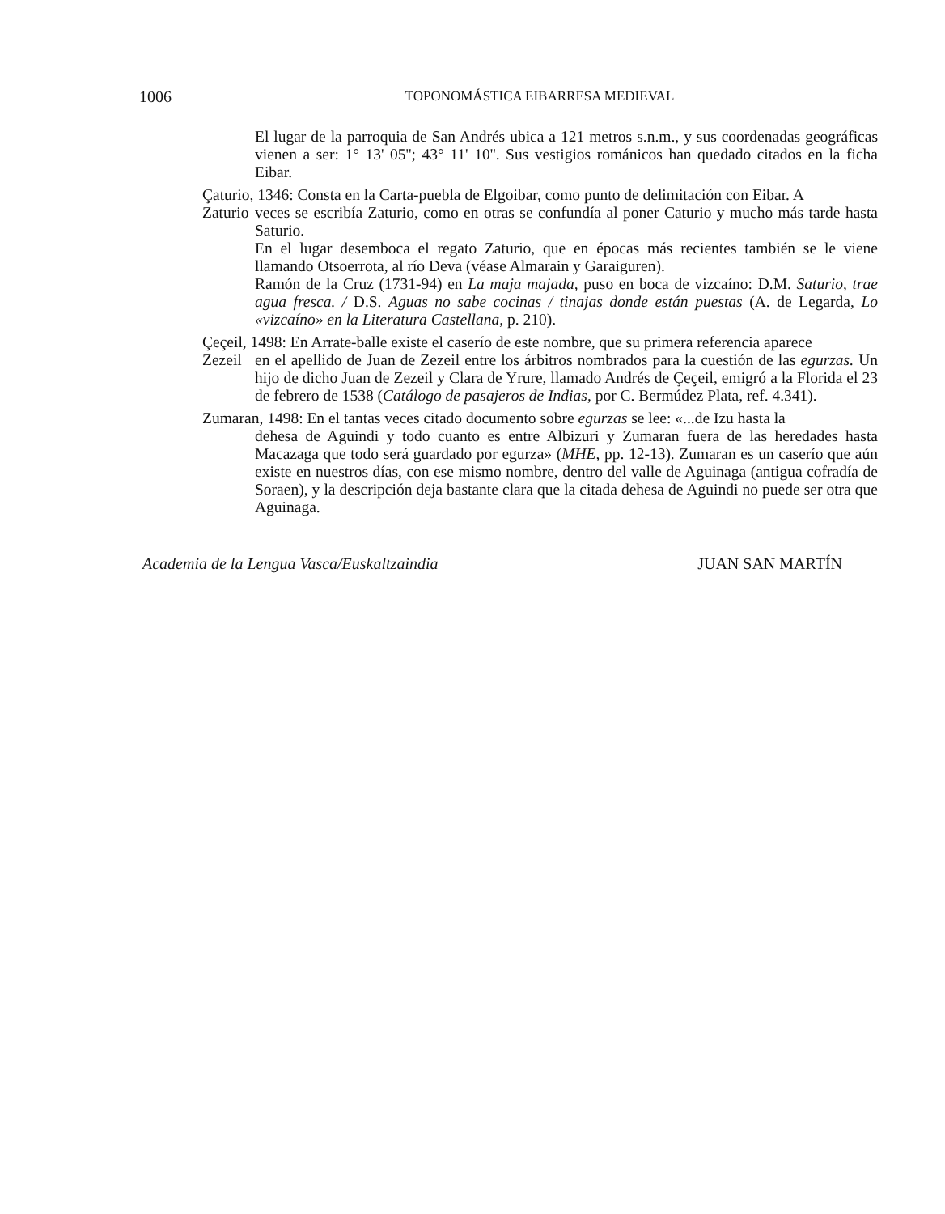1006
TOPONOMÁSTICA EIBARRESA MEDIEVAL
El lugar de la parroquia de San Andrés ubica a 121 metros s.n.m., y sus coordenadas geográficas vienen a ser: 1° 13' 05''; 43° 11' 10''. Sus vestigios románicos han quedado citados en la ficha Eibar.
Çaturio, 1346: Consta en la Carta-puebla de Elgoibar, como punto de delimitación con Eibar. A
Zaturio veces se escribía Zaturio, como en otras se confundía al poner Caturio y mucho más tarde hasta Saturio.
En el lugar desemboca el regato Zaturio, que en épocas más recientes también se le viene llamando Otsoerrota, al río Deva (véase Almarain y Garaiguren).
Ramón de la Cruz (1731-94) en La maja majada, puso en boca de vizcaíno: D.M. Saturio, trae agua fresca. / D.S. Aguas no sabe cocinas / tinajas donde están puestas (A. de Legarda, Lo «vizcaíno» en la Literatura Castellana, p. 210).
Çeçeil, 1498: En Arrate-balle existe el caserío de este nombre, que su primera referencia aparece
Zezeil en el apellido de Juan de Zezeil entre los árbitros nombrados para la cuestión de las egurzas. Un hijo de dicho Juan de Zezeil y Clara de Yrure, llamado Andrés de Çeçeil, emigró a la Florida el 23 de febrero de 1538 (Catálogo de pasajeros de Indias, por C. Bermúdez Plata, ref. 4.341).
Zumaran, 1498: En el tantas veces citado documento sobre egurzas se lee: «...de Izu hasta la
dehesa de Aguindi y todo cuanto es entre Albizuri y Zumaran fuera de las heredades hasta Macazaga que todo será guardado por egurza» (MHE, pp. 12-13). Zumaran es un caserío que aún existe en nuestros días, con ese mismo nombre, dentro del valle de Aguinaga (antigua cofradía de Soraen), y la descripción deja bastante clara que la citada dehesa de Aguindi no puede ser otra que Aguinaga.
Academia de la Lengua Vasca/Euskaltzaindia JUAN SAN MARTÍN